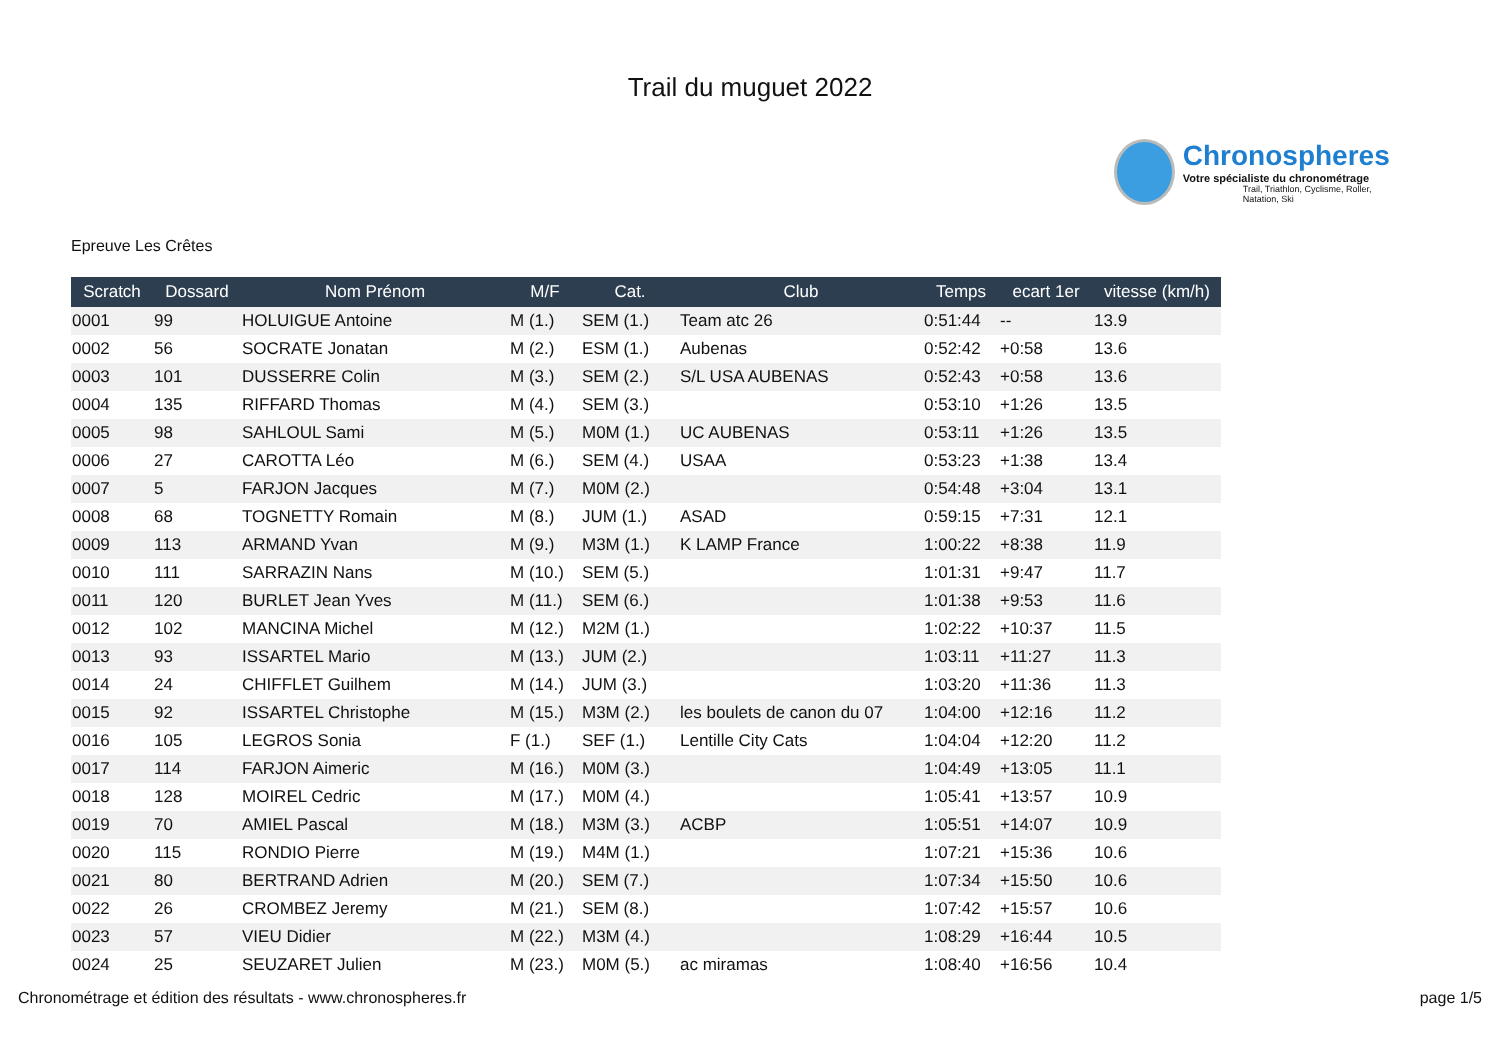Trail du muguet 2022
Chronospheres
Votre spécialiste du chronométrage
Trail, Triathlon, Cyclisme, Roller, Natation, Ski
Epreuve Les Crêtes
| Scratch | Dossard | Nom Prénom | M/F | Cat. | Club | Temps | ecart 1er | vitesse (km/h) |
| --- | --- | --- | --- | --- | --- | --- | --- | --- |
| 0001 | 99 | HOLUIGUE Antoine | M (1.) | SEM (1.) | Team atc 26 | 0:51:44 | -- | 13.9 |
| 0002 | 56 | SOCRATE Jonatan | M (2.) | ESM (1.) | Aubenas | 0:52:42 | +0:58 | 13.6 |
| 0003 | 101 | DUSSERRE Colin | M (3.) | SEM (2.) | S/L USA AUBENAS | 0:52:43 | +0:58 | 13.6 |
| 0004 | 135 | RIFFARD Thomas | M (4.) | SEM (3.) | | 0:53:10 | +1:26 | 13.5 |
| 0005 | 98 | SAHLOUL Sami | M (5.) | M0M (1.) | UC AUBENAS | 0:53:11 | +1:26 | 13.5 |
| 0006 | 27 | CAROTTA Léo | M (6.) | SEM (4.) | USAA | 0:53:23 | +1:38 | 13.4 |
| 0007 | 5 | FARJON Jacques | M (7.) | M0M (2.) | | 0:54:48 | +3:04 | 13.1 |
| 0008 | 68 | TOGNETTY Romain | M (8.) | JUM (1.) | ASAD | 0:59:15 | +7:31 | 12.1 |
| 0009 | 113 | ARMAND Yvan | M (9.) | M3M (1.) | K LAMP France | 1:00:22 | +8:38 | 11.9 |
| 0010 | 111 | SARRAZIN Nans | M (10.) | SEM (5.) | | 1:01:31 | +9:47 | 11.7 |
| 0011 | 120 | BURLET Jean Yves | M (11.) | SEM (6.) | | 1:01:38 | +9:53 | 11.6 |
| 0012 | 102 | MANCINA Michel | M (12.) | M2M (1.) | | 1:02:22 | +10:37 | 11.5 |
| 0013 | 93 | ISSARTEL Mario | M (13.) | JUM (2.) | | 1:03:11 | +11:27 | 11.3 |
| 0014 | 24 | CHIFFLET Guilhem | M (14.) | JUM (3.) | | 1:03:20 | +11:36 | 11.3 |
| 0015 | 92 | ISSARTEL Christophe | M (15.) | M3M (2.) | les boulets de canon du 07 | 1:04:00 | +12:16 | 11.2 |
| 0016 | 105 | LEGROS Sonia | F (1.) | SEF (1.) | Lentille City Cats | 1:04:04 | +12:20 | 11.2 |
| 0017 | 114 | FARJON Aimeric | M (16.) | M0M (3.) | | 1:04:49 | +13:05 | 11.1 |
| 0018 | 128 | MOIREL Cedric | M (17.) | M0M (4.) | | 1:05:41 | +13:57 | 10.9 |
| 0019 | 70 | AMIEL Pascal | M (18.) | M3M (3.) | ACBP | 1:05:51 | +14:07 | 10.9 |
| 0020 | 115 | RONDIO Pierre | M (19.) | M4M (1.) | | 1:07:21 | +15:36 | 10.6 |
| 0021 | 80 | BERTRAND Adrien | M (20.) | SEM (7.) | | 1:07:34 | +15:50 | 10.6 |
| 0022 | 26 | CROMBEZ Jeremy | M (21.) | SEM (8.) | | 1:07:42 | +15:57 | 10.6 |
| 0023 | 57 | VIEU Didier | M (22.) | M3M (4.) | | 1:08:29 | +16:44 | 10.5 |
| 0024 | 25 | SEUZARET Julien | M (23.) | M0M (5.) | ac miramas | 1:08:40 | +16:56 | 10.4 |
Chronométrage et édition des résultats - www.chronospheres.fr page 1/5